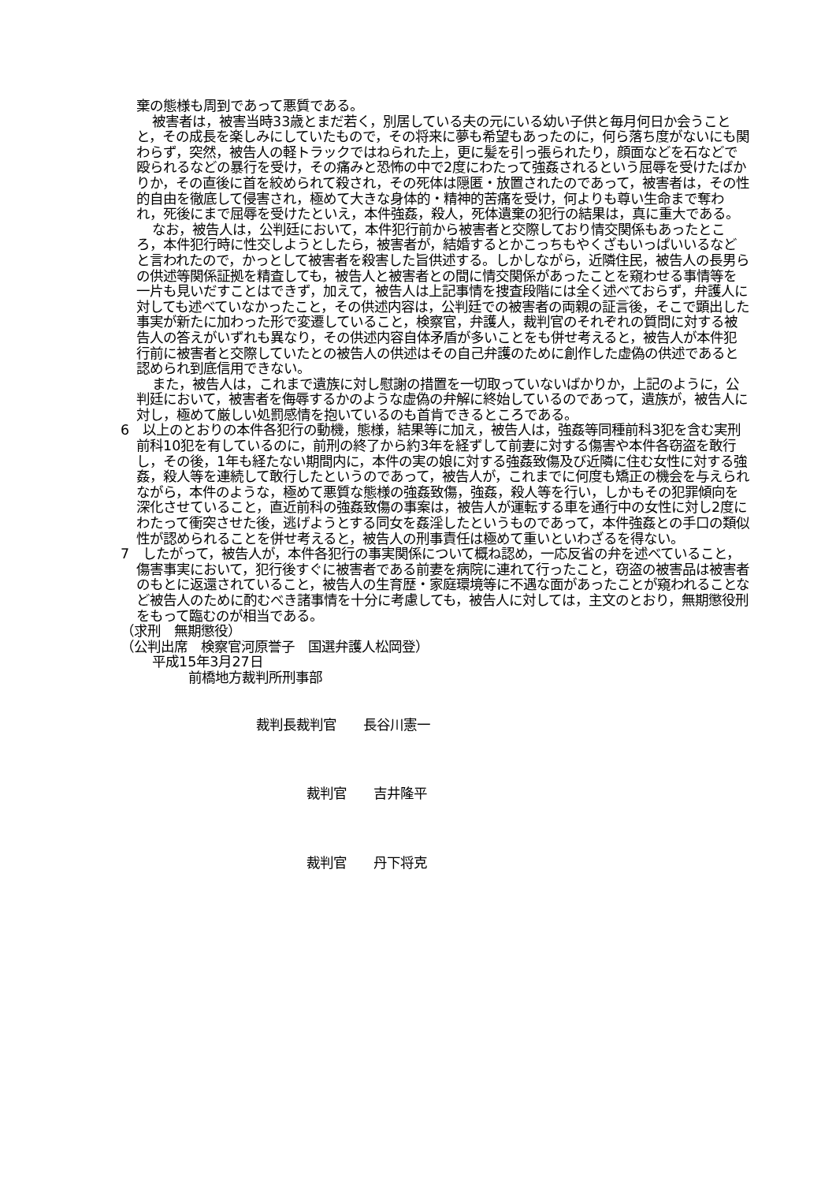棄の態様も周到であって悪質である。
被害者は，被害当時33歳とまだ若く，別居している夫の元にいる幼い子供と毎月何日か会うことと，その成長を楽しみにしていたもので，その将来に夢も希望もあったのに，何ら落ち度がないにも関わらず，突然，被告人の軽トラックではねられた上，更に髪を引っ張られたり，顔面などを石などで殴られるなどの暴行を受け，その痛みと恐怖の中で2度にわたって強姦されるという屈辱を受けたばかりか，その直後に首を絞められて殺され，その死体は隠匿・放置されたのであって，被害者は，その性的自由を徹底して侵害され，極めて大きな身体的・精神的苦痛を受け，何よりも尊い生命まで奪われ，死後にまで屈辱を受けたといえ，本件強姦，殺人，死体遺棄の犯行の結果は，真に重大である。
なお，被告人は，公判廷において，本件犯行前から被害者と交際しており情交関係もあったところ，本件犯行時に性交しようとしたら，被害者が，結婚するとかこっちもやくざもいっぱいいるなどと言われたので，かっとして被害者を殺害した旨供述する。しかしながら，近隣住民，被告人の長男らの供述等関係証拠を精査しても，被告人と被害者との間に情交関係があったことを窺わせる事情等を一片も見いだすことはできず，加えて，被告人は上記事情を捜査段階には全く述べておらず，弁護人に対しても述べていなかったこと，その供述内容は，公判廷での被害者の両親の証言後，そこで顕出した事実が新たに加わった形で変遷していること，検察官，弁護人，裁判官のそれぞれの質問に対する被告人の答えがいずれも異なり，その供述内容自体矛盾が多いことをも併せ考えると，被告人が本件犯行前に被害者と交際していたとの被告人の供述はその自己弁護のために創作した虚偽の供述であると認められ到底信用できない。
また，被告人は，これまで遺族に対し慰謝の措置を一切取っていないばかりか，上記のように，公判廷において，被害者を侮辱するかのような虚偽の弁解に終始しているのであって，遺族が，被告人に対し，極めて厳しい処罰感情を抱いているのも首肯できるところである。
6　以上のとおりの本件各犯行の動機，態様，結果等に加え，被告人は，強姦等同種前科3犯を含む実刑前科10犯を有しているのに，前刑の終了から約3年を経ずして前妻に対する傷害や本件各窃盗を敢行し，その後，1年も経たない期間内に，本件の実の娘に対する強姦致傷及び近隣に住む女性に対する強姦，殺人等を連続して敢行したというのであって，被告人が，これまでに何度も矯正の機会を与えられながら，本件のような，極めて悪質な態様の強姦致傷，強姦，殺人等を行い，しかもその犯罪傾向を深化させていること，直近前科の強姦致傷の事案は，被告人が運転する車を通行中の女性に対し2度にわたって衝突させた後，逃げようとする同女を姦淫したというものであって，本件強姦との手口の類似性が認められることを併せ考えると，被告人の刑事責任は極めて重いといわざるを得ない。
7　したがって，被告人が，本件各犯行の事実関係について概ね認め，一応反省の弁を述べていること，傷害事実において，犯行後すぐに被害者である前妻を病院に連れて行ったこと，窃盗の被害品は被害者のもとに返還されていること，被告人の生育歴・家庭環境等に不遇な面があったことが窺われることなど被告人のために酌むべき諸事情を十分に考慮しても，被告人に対しては，主文のとおり，無期懲役刑をもって臨むのが相当である。
（求刑　無期懲役）
（公判出席　検察官河原誉子　国選弁護人松岡登）
平成15年3月27日
前橋地方裁判所刑事部
裁判長裁判官　　長谷川憲一
裁判官　　吉井隆平
裁判官　　丹下将克